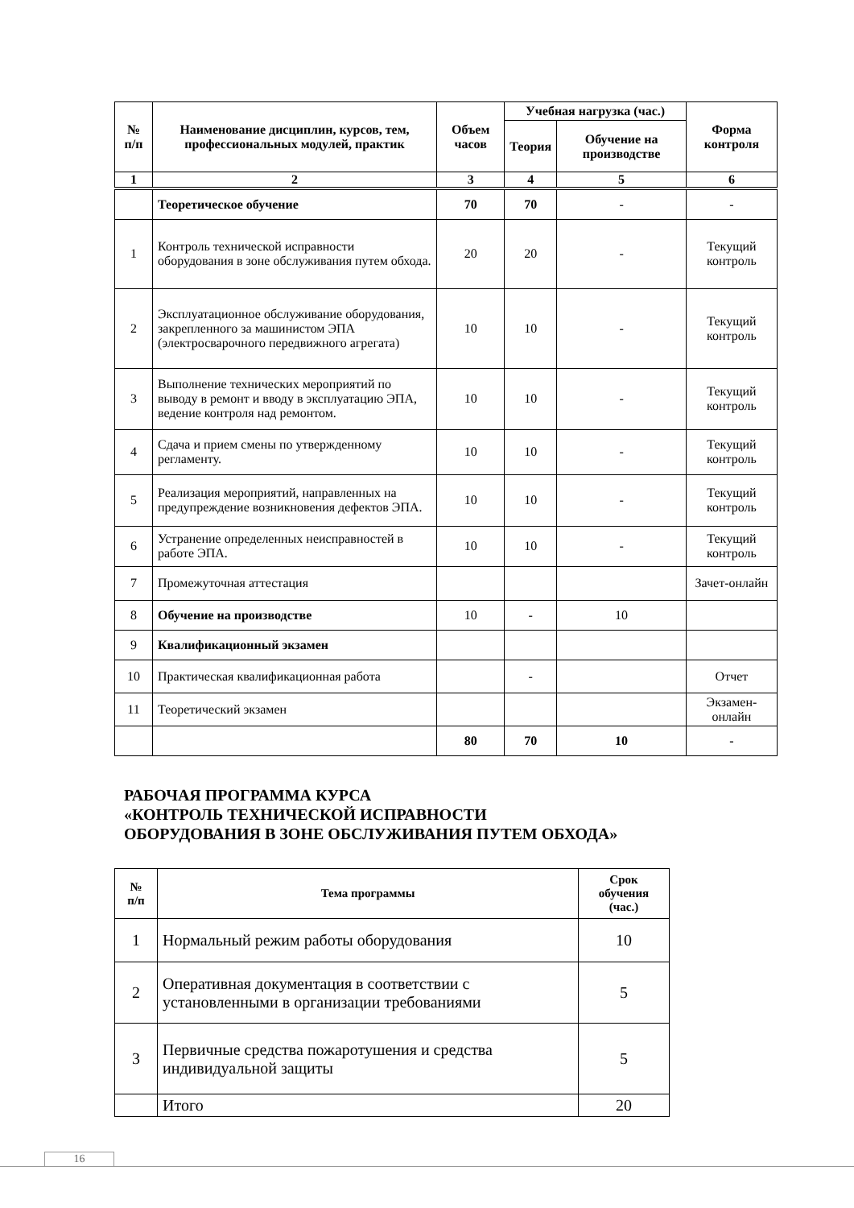| № п/п | Наименование дисциплин, курсов, тем, профессиональных модулей, практик | Объем часов | Учебная нагрузка (час.) | | Форма контроля |
| --- | --- | --- | --- | --- | --- |
| | | | Теория | Обучение на производстве | |
| 1 | 2 | 3 | 4 | 5 | 6 |
| | Теоретическое обучение | 70 | 70 | - | - |
| 1 | Контроль технической исправности оборудования в зоне обслуживания путем обхода. | 20 | 20 | - | Текущий контроль |
| 2 | Эксплуатационное обслуживание оборудования, закрепленного за машинистом ЭПА (электросварочного передвижного агрегата) | 10 | 10 | - | Текущий контроль |
| 3 | Выполнение технических мероприятий по выводу в ремонт и вводу в эксплуатацию ЭПА, ведение контроля над ремонтом. | 10 | 10 | - | Текущий контроль |
| 4 | Сдача и прием смены по утвержденному регламенту. | 10 | 10 | - | Текущий контроль |
| 5 | Реализация мероприятий, направленных на предупреждение возникновения дефектов ЭПА. | 10 | 10 | - | Текущий контроль |
| 6 | Устранение определенных неисправностей в работе ЭПА. | 10 | 10 | - | Текущий контроль |
| 7 | Промежуточная аттестация | | | | Зачет-онлайн |
| 8 | Обучение на производстве | 10 | - | 10 | |
| 9 | Квалификационный экзамен | | | | |
| 10 | Практическая квалификационная работа | | - | | Отчет |
| 11 | Теоретический экзамен | | | | Экзамен-онлайн |
| | | 80 | 70 | 10 | - |
РАБОЧАЯ ПРОГРАММА КУРСА
«КОНТРОЛЬ ТЕХНИЧЕСКОЙ ИСПРАВНОСТИ
ОБОРУДОВАНИЯ В ЗОНЕ ОБСЛУЖИВАНИЯ ПУТЕМ ОБХОДА»
| № п/п | Тема программы | Срок обучения (час.) |
| --- | --- | --- |
| 1 | Нормальный режим работы оборудования | 10 |
| 2 | Оперативная документация в соответствии с установленными в организации требованиями | 5 |
| 3 | Первичные средства пожаротушения и средства индивидуальной защиты | 5 |
| | Итого | 20 |
16